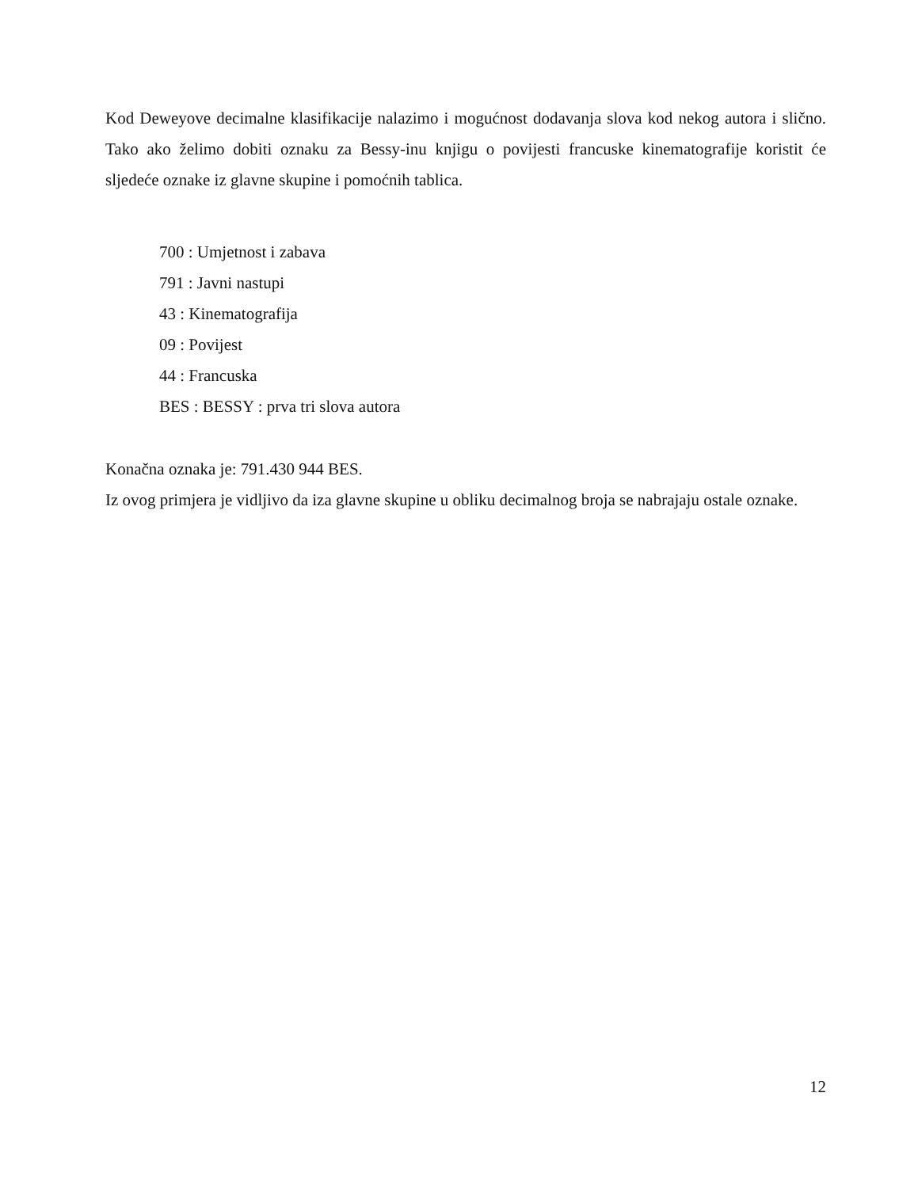Kod Deweyove decimalne klasifikacije nalazimo i mogućnost dodavanja slova kod nekog autora i slično. Tako ako želimo dobiti oznaku za Bessy-inu knjigu o povijesti francuske kinematografije koristit će sljedeće oznake iz glavne skupine i pomoćnih tablica.
700 : Umjetnost i zabava
791 : Javni nastupi
43 : Kinematografija
09 : Povijest
44 : Francuska
BES : BESSY : prva tri slova autora
Konačna oznaka je: 791.430 944 BES.
Iz ovog primjera je vidljivo da iza glavne skupine u obliku decimalnog broja se nabrajaju ostale oznake.
12